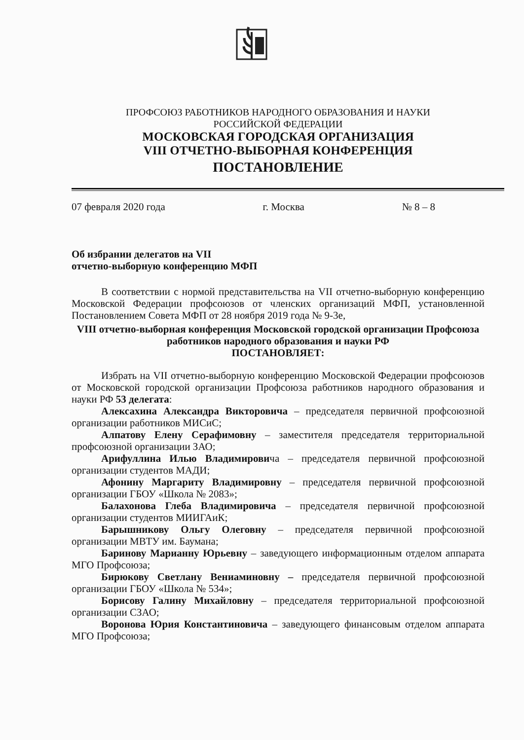ПРОФСОЮЗ РАБОТНИКОВ НАРОДНОГО ОБРАЗОВАНИЯ И НАУКИ
РОССИЙСКОЙ ФЕДЕРАЦИИ
МОСКОВСКАЯ ГОРОДСКАЯ ОРГАНИЗАЦИЯ
VIII ОТЧЕТНО-ВЫБОРНАЯ КОНФЕРЕНЦИЯ
ПОСТАНОВЛЕНИЕ
07 февраля 2020 года г. Москва № 8 – 8
Об избрании делегатов на VII
отчетно-выборную конференцию МФП
В соответствии с нормой представительства на VII отчетно-выборную конференцию Московской Федерации профсоюзов от членских организаций МФП, установленной Постановлением Совета МФП от 28 ноября 2019 года № 9-3е,
VIII отчетно-выборная конференция Московской городской организации Профсоюза работников народного образования и науки РФ
ПОСТАНОВЛЯЕТ:
Избрать на VII отчетно-выборную конференцию Московской Федерации профсоюзов от Московской городской организации Профсоюза работников народного образования и науки РФ 53 делегата:
Алексахина Александра Викторовича – председателя первичной профсоюзной организации работников МИСиС;
Алпатову Елену Серафимовну – заместителя председателя территориальной профсоюзной организации ЗАО;
Арифуллина Илью Владимировича – председателя первичной профсоюзной организации студентов МАДИ;
Афонину Маргариту Владимировну – председателя первичной профсоюзной организации ГБОУ «Школа № 2083»;
Балахонова Глеба Владимировича – председателя первичной профсоюзной организации студентов МИИГАиК;
Барышникову Ольгу Олеговну – председателя первичной профсоюзной организации МВТУ им. Баумана;
Баринову Марианну Юрьевну – заведующего информационным отделом аппарата МГО Профсоюза;
Бирюкову Светлану Вениаминовну – председателя первичной профсоюзной организации ГБОУ «Школа № 534»;
Борисову Галину Михайловну – председателя территориальной профсоюзной организации СЗАО;
Воронова Юрия Константиновича – заведующего финансовым отделом аппарата МГО Профсоюза;